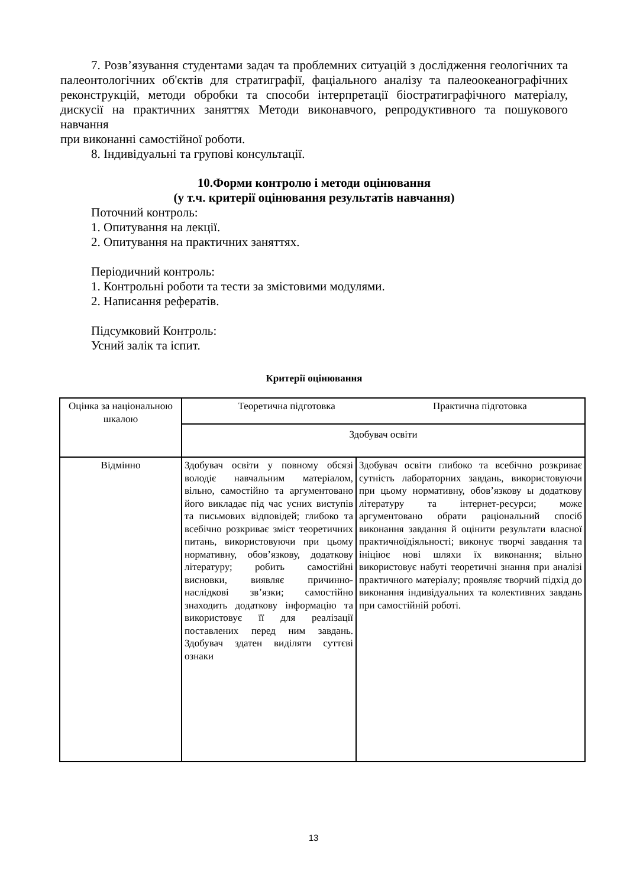7. Розв’язування студентами задач та проблемних ситуацій з дослідження геологічних та палеонтологічних об'єктів для стратиграфії, фаціального аналізу та палеоокеанографічних реконструкцій, методи обробки та способи інтерпретації біостратиграфічного матеріалу, дискусії на практичних заняттях Методи виконавчого, репродуктивного та пошукового навчання
при виконанні самостійної роботи.
8. Індивідуальні та групові консультації.
10.Форми контролю і методи оцінювання
(у т.ч. критерії оцінювання результатів навчання)
Поточний контроль:
1. Опитування на лекції.
2. Опитування на практичних заняттях.
Періодичний контроль:
1. Контрольні роботи та тести за змістовими модулями.
2. Написання рефератів.
Підсумковий Контроль:
Усний залік та іспит.
Критерії оцінювання
| Оцінка за національною шкалою | Теоретична підготовка Практична підготовка | |
| | Здобувач освіти | |
| Відмінно | Здобувач освіти у повному обсязі володіє навчальним матеріалом, вільно, самостійно та аргументовано його викладає під час усних виступів та письмових відповідей; глибоко та всебічно розкриває зміст теоретичних питань, використовуючи при цьому нормативну, обов’язкову, додаткову літературу; робить самостійні висновки, виявляє причинно-наслідкові зв’язки; самостійно знаходить додаткову інформацію та використовує її для реалізації поставлених перед ним завдань. Здобувач здатен виділяти суттєві ознаки | Здобувач освіти глибоко та всебічно розкриває сутність лабораторних завдань, використовуючи при цьому нормативну, обов’язкову ы додаткову літературу та інтернет-ресурси; може аргументовано обрати раціональний спосіб виконання завдання й оцінити результати власної практичноїдіяльності; виконує творчі завдання та ініціює нові шляхи їх виконання; вільно використовує набуті теоретичні знання при аналізі практичного матеріалу; проявляє творчий підхід до виконання індивідуальних та колективних завдань при самостійній роботі. |
13